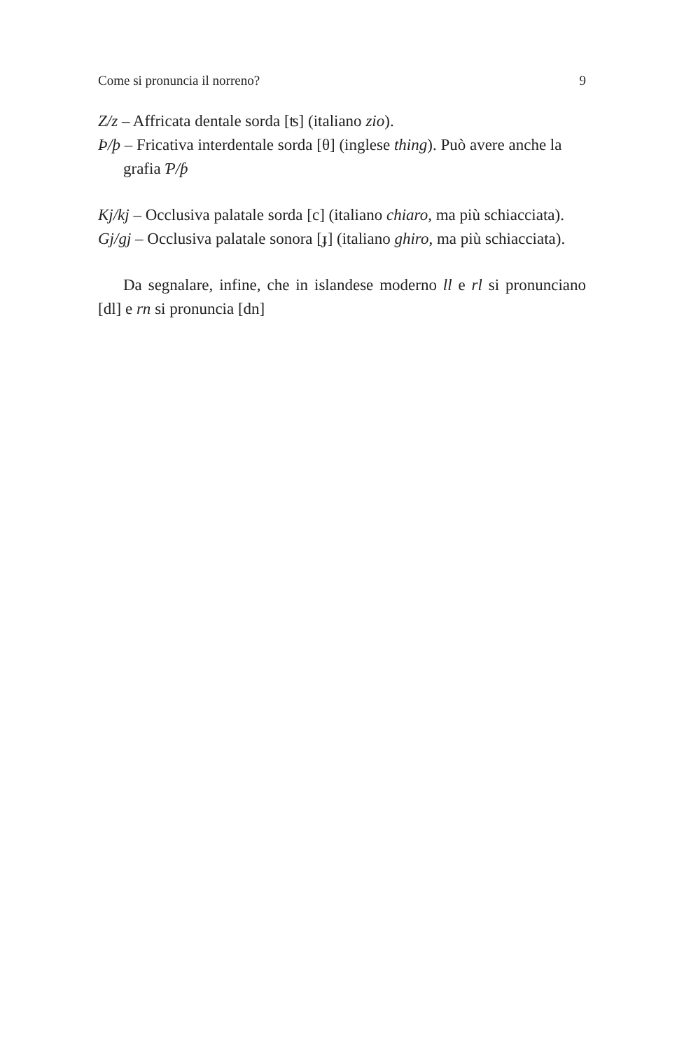Come si pronuncia il norreno? 9
Z/z – Affricata dentale sorda [ʦ] (italiano zio).
Þ/þ – Fricativa interdentale sorda [θ] (inglese thing). Può avere anche la grafia Ƥ/ƥ
Kj/kj – Occlusiva palatale sorda [c] (italiano chiaro, ma più schiacciata).
Gj/gj – Occlusiva palatale sonora [ɟ] (italiano ghiro, ma più schiacciata).
Da segnalare, infine, che in islandese moderno ll e rl si pronunciano [dl] e rn si pronuncia [dn]